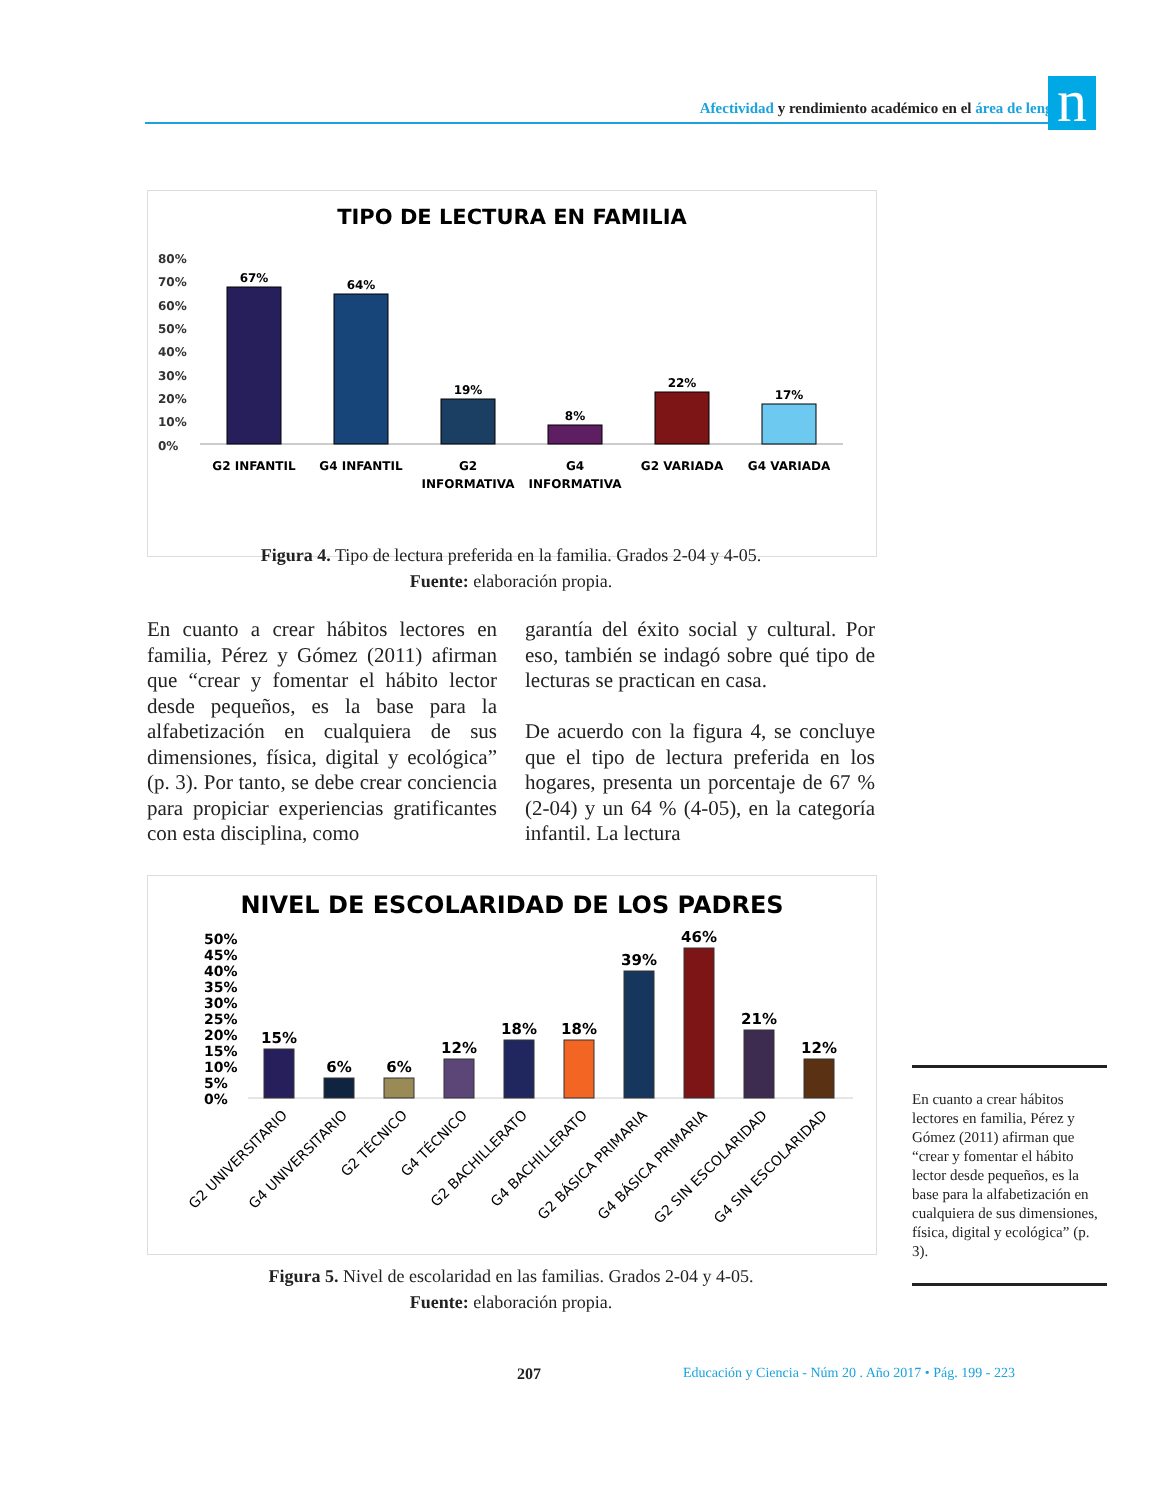Afectividad y rendimiento académico en el área de lenguaje n
TIPO DE LECTURA EN FAMILIA
80%
70%
60%
50%
40%
30%
20%
10%
0%
67%
64%
19%
8%
22%
17%
G2 INFANTIL
G4 INFANTIL
G2
INFORMATIVA
G4
INFORMATIVA
G2 VARIADA
G4 VARIADA
Figura 4. Tipo de lectura preferida en la familia. Grados 2-04 y 4-05.
Fuente: elaboración propia.
En cuanto a crear hábitos lectores en familia, Pérez y Gómez (2011) afirman que “crear y fomentar el hábito lector desde pequeños, es la base para la alfabetización en cualquiera de sus dimensiones, física, digital y ecológica” (p. 3). Por tanto, se debe crear conciencia para propiciar experiencias gratificantes con esta disciplina, como
garantía del éxito social y cultural. Por eso, también se indagó sobre qué tipo de lecturas se practican en casa.
De acuerdo con la figura 4, se concluye que el tipo de lectura preferida en los hogares, presenta un porcentaje de 67 % (2-04) y un 64 % (4-05), en la categoría infantil. La lectura
NIVEL DE ESCOLARIDAD DE LOS PADRES
50%
45%
40%
35%
30%
25%
20%
15%
10%
5%
0%
15%
6%
6%
12%
18%
18%
39%
46%
21%
12%
G2 UNIVERSITARIO
G4 UNIVERSITARIO
G2 TÉCNICO
G4 TÉCNICO
G2 BACHILLERATO
G4 BACHILLERATO
G2 BÁSICA PRIMARIA
G4 BÁSICA PRIMARIA
G2 SIN ESCOLARIDAD
G4 SIN ESCOLARIDAD
Figura 5. Nivel de escolaridad en las familias. Grados 2-04 y 4-05.
Fuente: elaboración propia.
En cuanto a crear hábitos lectores en familia, Pérez y Gómez (2011) afirman que “crear y fomentar el hábito lector desde pequeños, es la base para la alfabetización en cualquiera de sus dimensiones, física, digital y ecológica” (p. 3).
207
Educación y Ciencia - Núm 20 . Año 2017 • Pág. 199 - 223